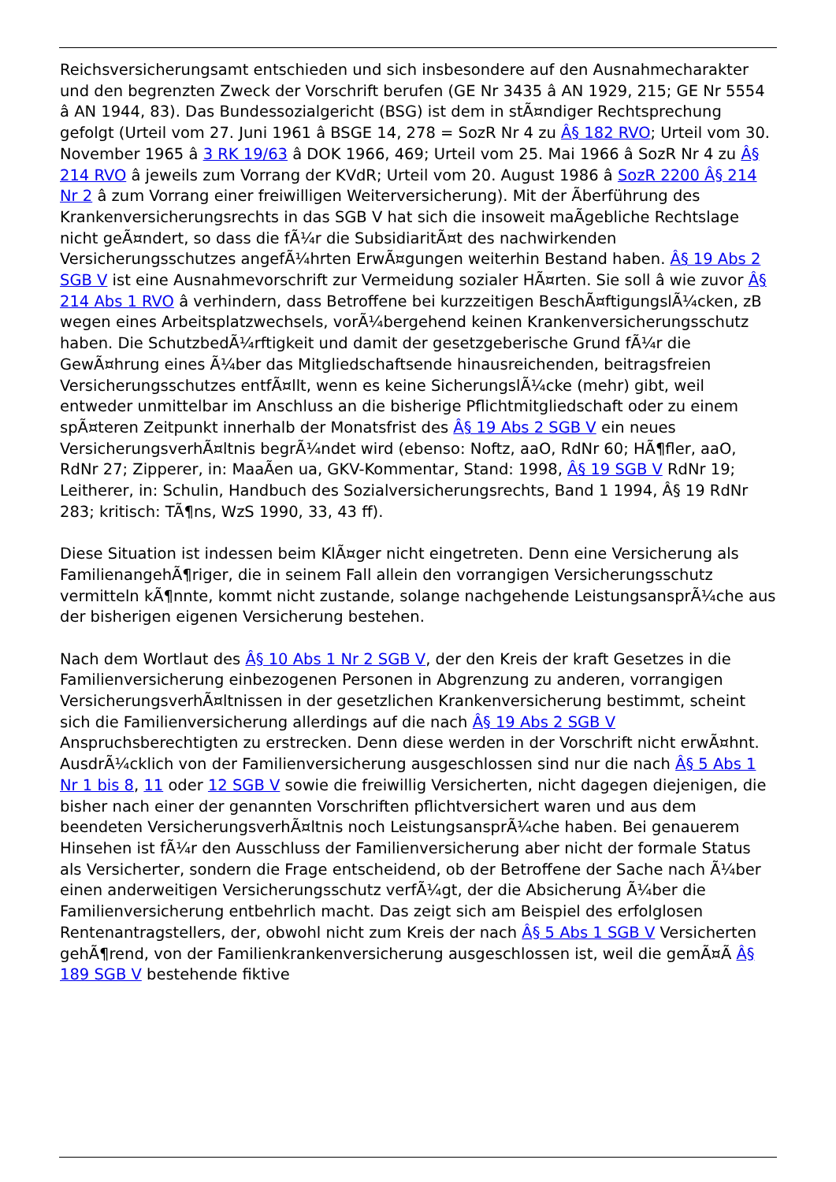Reichsversicherungsamt entschieden und sich insbesondere auf den Ausnahmecharakter und den begrenzten Zweck der Vorschrift berufen (GE Nr 3435 â AN 1929, 215; GE Nr 5554 â AN 1944, 83). Das Bundessozialgericht (BSG) ist dem in stÃ¤ndiger Rechtsprechung gefolgt (Urteil vom 27. Juni 1961 â BSGE 14, 278 = SozR Nr 4 zu Â§ 182 RVO; Urteil vom 30. November 1965 â 3 RK 19/63 â DOK 1966, 469; Urteil vom 25. Mai 1966 â SozR Nr 4 zu Â§ 214 RVO â jeweils zum Vorrang der KVdR; Urteil vom 20. August 1986 â SozR 2200 Â§ 214 Nr 2 â zum Vorrang einer freiwilligen Weiterversicherung). Mit der Ãberführung des Krankenversicherungsrechts in das SGB V hat sich die insoweit maÃgebliche Rechtslage nicht geÃ¤ndert, so dass die fÃ¼r die SubsidiaritÃ¤t des nachwirkenden Versicherungsschutzes angefÃ¼hrten ErwÃ¤gungen weiterhin Bestand haben. Â§ 19 Abs 2 SGB V ist eine Ausnahmevorschrift zur Vermeidung sozialer HÃ¤rten. Sie soll â wie zuvor Â§ 214 Abs 1 RVO â verhindern, dass Betroffene bei kurzzeitigen BeschÃ¤ftigungslÃ¼cken, zB wegen eines Arbeitsplatzwechsels, vorÃ¼bergehend keinen Krankenversicherungsschutz haben. Die SchutzbedÃ¼rftigkeit und damit der gesetzgeberische Grund fÃ¼r die GewÃ¤hrung eines Ã¼ber das Mitgliedschaftsende hinausreichenden, beitragsfreien Versicherungsschutzes entfÃ¤llt, wenn es keine SicherungslÃ¼cke (mehr) gibt, weil entweder unmittelbar im Anschluss an die bisherige Pflichtmitgliedschaft oder zu einem spÃ¤teren Zeitpunkt innerhalb der Monatsfrist des Â§ 19 Abs 2 SGB V ein neues VersicherungsverhÃ¤ltnis begrÃ¼ndet wird (ebenso: Noftz, aaO, RdNr 60; HÃ¶fler, aaO, RdNr 27; Zipperer, in: MaaÃen ua, GKV-Kommentar, Stand: 1998, Â§ 19 SGB V RdNr 19; Leitherer, in: Schulin, Handbuch des Sozialversicherungsrechts, Band 1 1994, Â§ 19 RdNr 283; kritisch: TÃ¶ns, WzS 1990, 33, 43 ff).
Diese Situation ist indessen beim KlÃ¤ger nicht eingetreten. Denn eine Versicherung als FamilienangehÃ¶riger, die in seinem Fall allein den vorrangigen Versicherungsschutz vermitteln kÃ¶nnte, kommt nicht zustande, solange nachgehende LeistungsansprÃ¼che aus der bisherigen eigenen Versicherung bestehen.
Nach dem Wortlaut des Â§ 10 Abs 1 Nr 2 SGB V, der den Kreis der kraft Gesetzes in die Familienversicherung einbezogenen Personen in Abgrenzung zu anderen, vorrangigen VersicherungsverhÃ¤ltnissen in der gesetzlichen Krankenversicherung bestimmt, scheint sich die Familienversicherung allerdings auf die nach Â§ 19 Abs 2 SGB V Anspruchsberechtigten zu erstrecken. Denn diese werden in der Vorschrift nicht erwÃ¤hnt. AusdrÃ¼cklich von der Familienversicherung ausgeschlossen sind nur die nach Â§ 5 Abs 1 Nr 1 bis 8, 11 oder 12 SGB V sowie die freiwillig Versicherten, nicht dagegen diejenigen, die bisher nach einer der genannten Vorschriften pflichtversichert waren und aus dem beendeten VersicherungsverhÃ¤ltnis noch LeistungsansprÃ¼che haben. Bei genauerem Hinsehen ist fÃ¼r den Ausschluss der Familienversicherung aber nicht der formale Status als Versicherter, sondern die Frage entscheidend, ob der Betroffene der Sache nach Ã¼ber einen anderweitigen Versicherungsschutz verfÃ¼gt, der die Absicherung Ã¼ber die Familienversicherung entbehrlich macht. Das zeigt sich am Beispiel des erfolglosen Rentenantragstellers, der, obwohl nicht zum Kreis der nach Â§ 5 Abs 1 SGB V Versicherten gehÃ¶rend, von der Familienkrankenversicherung ausgeschlossen ist, weil die gemÃ¤Ã Â§ 189 SGB V bestehende fiktive